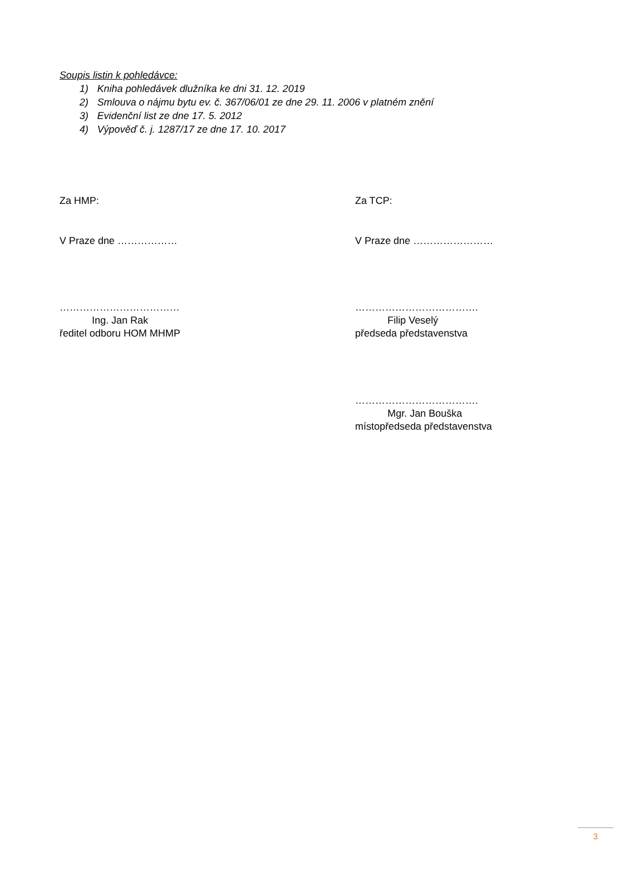Soupis listin k pohledávce:
1) Kniha pohledávek dlužníka ke dni 31. 12. 2019
2) Smlouva o nájmu bytu ev. č. 367/06/01 ze dne 29. 11. 2006 v platném znění
3) Evidenční list ze dne 17. 5. 2012
4) Výpověď č. j. 1287/17 ze dne 17. 10. 2017
Za HMP: Za TCP:
V Praze dne ……………… V Praze dne ……………………
………………………………
Ing. Jan Rak
ředitel odboru HOM MHMP
……………………………….
Filip Veselý
předseda představenstva
……………………………….
Mgr. Jan Bouška
místopředseda představenstva
3